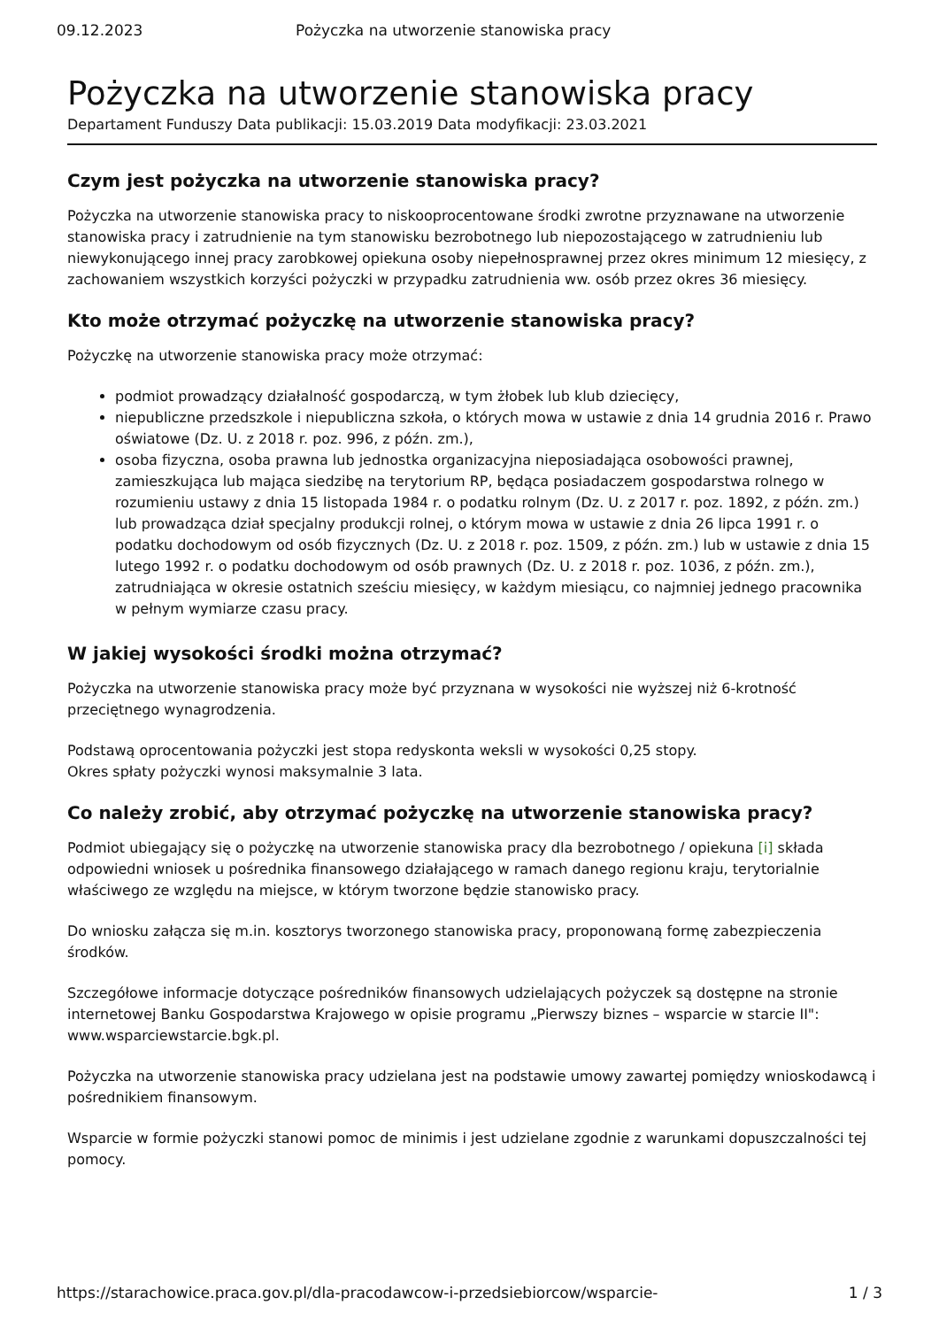09.12.2023 Pożyczka na utworzenie stanowiska pracy
Pożyczka na utworzenie stanowiska pracy
Departament Funduszy Data publikacji: 15.03.2019 Data modyfikacji: 23.03.2021
Czym jest pożyczka na utworzenie stanowiska pracy?
Pożyczka na utworzenie stanowiska pracy to niskooprocentowane środki zwrotne przyznawane na utworzenie stanowiska pracy i zatrudnienie na tym stanowisku bezrobotnego lub niepozostającego w zatrudnieniu lub niewykonującego innej pracy zarobkowej opiekuna osoby niepełnosprawnej przez okres minimum 12 miesięcy, z zachowaniem wszystkich korzyści pożyczki w przypadku zatrudnienia ww. osób przez okres 36 miesięcy.
Kto może otrzymać pożyczkę na utworzenie stanowiska pracy?
Pożyczkę na utworzenie stanowiska pracy może otrzymać:
podmiot prowadzący działalność gospodarczą, w tym żłobek lub klub dziecięcy,
niepubliczne przedszkole i niepubliczna szkoła, o których mowa w ustawie z dnia 14 grudnia 2016 r. Prawo oświatowe (Dz. U. z 2018 r. poz. 996, z późn. zm.),
osoba fizyczna, osoba prawna lub jednostka organizacyjna nieposiadająca osobowości prawnej, zamieszkująca lub mająca siedzibę na terytorium RP, będąca posiadaczem gospodarstwa rolnego w rozumieniu ustawy z dnia 15 listopada 1984 r. o podatku rolnym (Dz. U. z 2017 r. poz. 1892, z późn. zm.) lub prowadząca dział specjalny produkcji rolnej, o którym mowa w ustawie z dnia 26 lipca 1991 r. o podatku dochodowym od osób fizycznych (Dz. U. z 2018 r. poz. 1509, z późn. zm.) lub w ustawie z dnia 15 lutego 1992 r. o podatku dochodowym od osób prawnych (Dz. U. z 2018 r. poz. 1036, z późn. zm.), zatrudniająca w okresie ostatnich sześciu miesięcy, w każdym miesiącu, co najmniej jednego pracownika w pełnym wymiarze czasu pracy.
W jakiej wysokości środki można otrzymać?
Pożyczka na utworzenie stanowiska pracy może być przyznana w wysokości nie wyższej niż 6-krotność przeciętnego wynagrodzenia.
Podstawą oprocentowania pożyczki jest stopa redyskonta weksli w wysokości 0,25 stopy.
Okres spłaty pożyczki wynosi maksymalnie 3 lata.
Co należy zrobić, aby otrzymać pożyczkę na utworzenie stanowiska pracy?
Podmiot ubiegający się o pożyczkę na utworzenie stanowiska pracy dla bezrobotnego / opiekuna [i] składa odpowiedni wniosek u pośrednika finansowego działającego w ramach danego regionu kraju, terytorialnie właściwego ze względu na miejsce, w którym tworzone będzie stanowisko pracy.
Do wniosku załącza się m.in. kosztorys tworzonego stanowiska pracy, proponowaną formę zabezpieczenia środków.
Szczegółowe informacje dotyczące pośredników finansowych udzielających pożyczek są dostępne na stronie internetowej Banku Gospodarstwa Krajowego w opisie programu „Pierwszy biznes – wsparcie w starcie II": www.wsparciewstarcie.bgk.pl.
Pożyczka na utworzenie stanowiska pracy udzielana jest na podstawie umowy zawartej pomiędzy wnioskodawcą i pośrednikiem finansowym.
Wsparcie w formie pożyczki stanowi pomoc de minimis i jest udzielane zgodnie z warunkami dopuszczalności tej pomocy.
https://starachowice.praca.gov.pl/dla-pracodawcow-i-przedsiebiorcow/wsparcie- 1 / 3